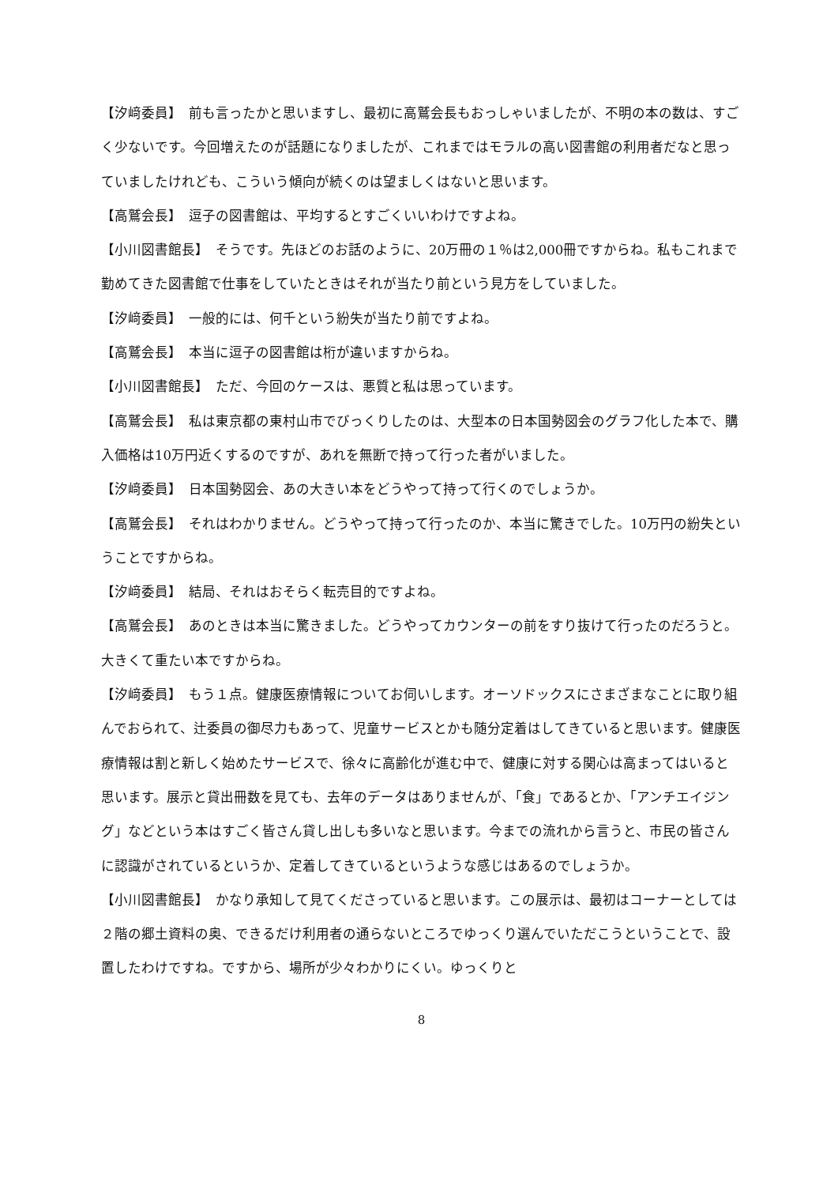【汐﨑委員】　前も言ったかと思いますし、最初に高鷲会長もおっしゃいましたが、不明の本の数は、すごく少ないです。今回増えたのが話題になりましたが、これまではモラルの高い図書館の利用者だなと思っていましたけれども、こういう傾向が続くのは望ましくはないと思います。
【高鷲会長】　逗子の図書館は、平均するとすごくいいわけですよね。
【小川図書館長】　そうです。先ほどのお話のように、20万冊の１％は2,000冊ですからね。私もこれまで勤めてきた図書館で仕事をしていたときはそれが当たり前という見方をしていました。
【汐﨑委員】　一般的には、何千という紛失が当たり前ですよね。
【高鷲会長】　本当に逗子の図書館は桁が違いますからね。
【小川図書館長】　ただ、今回のケースは、悪質と私は思っています。
【高鷲会長】　私は東京都の東村山市でびっくりしたのは、大型本の日本国勢図会のグラフ化した本で、購入価格は10万円近くするのですが、あれを無断で持って行った者がいました。
【汐﨑委員】　日本国勢図会、あの大きい本をどうやって持って行くのでしょうか。
【高鷲会長】　それはわかりません。どうやって持って行ったのか、本当に驚きでした。10万円の紛失ということですからね。
【汐﨑委員】　結局、それはおそらく転売目的ですよね。
【高鷲会長】　あのときは本当に驚きました。どうやってカウンターの前をすり抜けて行ったのだろうと。大きくて重たい本ですからね。
【汐﨑委員】　もう１点。健康医療情報についてお伺いします。オーソドックスにさまざまなことに取り組んでおられて、辻委員の御尽力もあって、児童サービスとかも随分定着はしてきていると思います。健康医療情報は割と新しく始めたサービスで、徐々に高齢化が進む中で、健康に対する関心は高まってはいると思います。展示と貸出冊数を見ても、去年のデータはありませんが、「食」であるとか、「アンチエイジング」などという本はすごく皆さん貸し出しも多いなと思います。今までの流れから言うと、市民の皆さんに認識がされているというか、定着してきているというような感じはあるのでしょうか。
【小川図書館長】　かなり承知して見てくださっていると思います。この展示は、最初はコーナーとしては２階の郷土資料の奥、できるだけ利用者の通らないところでゆっくり選んでいただこうということで、設置したわけですね。ですから、場所が少々わかりにくい。ゆっくりと
8